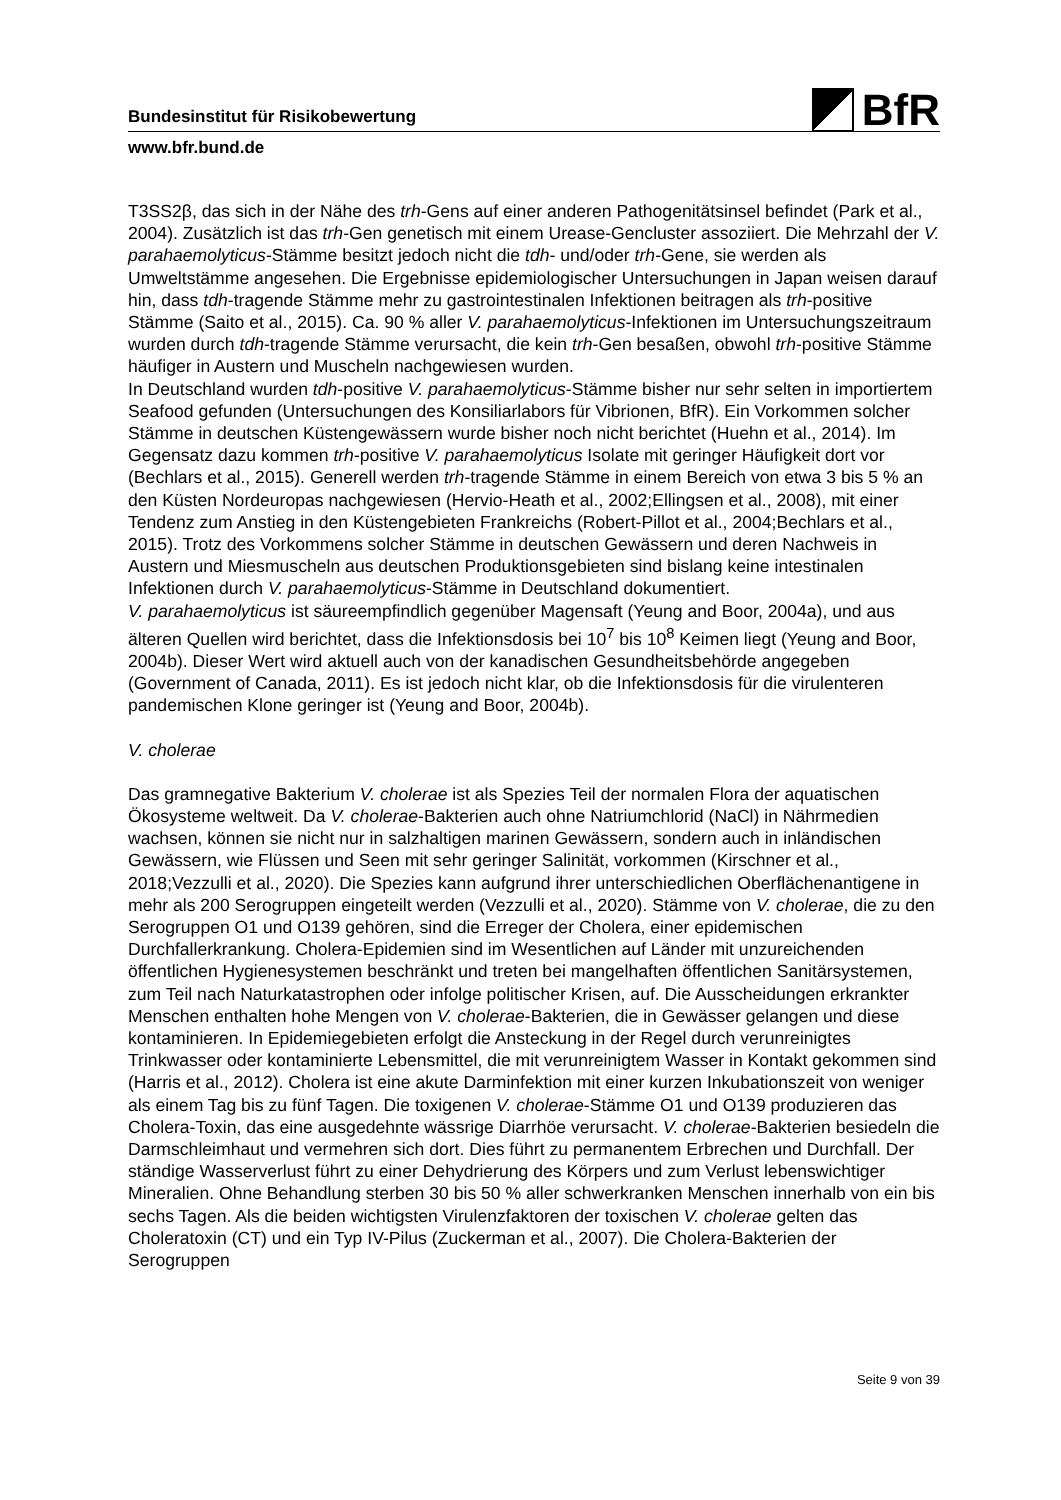BfR
Bundesinstitut für Risikobewertung
www.bfr.bund.de
T3SS2β, das sich in der Nähe des trh-Gens auf einer anderen Pathogenitätsinsel befindet (Park et al., 2004). Zusätzlich ist das trh-Gen genetisch mit einem Urease-Gencluster assoziiert. Die Mehrzahl der V. parahaemolyticus-Stämme besitzt jedoch nicht die tdh- und/oder trh-Gene, sie werden als Umweltstämme angesehen. Die Ergebnisse epidemiologischer Untersuchungen in Japan weisen darauf hin, dass tdh-tragende Stämme mehr zu gastrointestinalen Infektionen beitragen als trh-positive Stämme (Saito et al., 2015). Ca. 90 % aller V. parahaemolyticus-Infektionen im Untersuchungszeitraum wurden durch tdh-tragende Stämme verursacht, die kein trh-Gen besaßen, obwohl trh-positive Stämme häufiger in Austern und Muscheln nachgewiesen wurden.
In Deutschland wurden tdh-positive V. parahaemolyticus-Stämme bisher nur sehr selten in importiertem Seafood gefunden (Untersuchungen des Konsiliarlabors für Vibrionen, BfR). Ein Vorkommen solcher Stämme in deutschen Küstengewässern wurde bisher noch nicht berichtet (Huehn et al., 2014). Im Gegensatz dazu kommen trh-positive V. parahaemolyticus Isolate mit geringer Häufigkeit dort vor (Bechlars et al., 2015). Generell werden trh-tragende Stämme in einem Bereich von etwa 3 bis 5 % an den Küsten Nordeuropas nachgewiesen (Hervio-Heath et al., 2002;Ellingsen et al., 2008), mit einer Tendenz zum Anstieg in den Küstengebieten Frankreichs (Robert-Pillot et al., 2004;Bechlars et al., 2015). Trotz des Vorkommens solcher Stämme in deutschen Gewässern und deren Nachweis in Austern und Miesmuscheln aus deutschen Produktionsgebieten sind bislang keine intestinalen Infektionen durch V. parahaemolyticus-Stämme in Deutschland dokumentiert.
V. parahaemolyticus ist säureempfindlich gegenüber Magensaft (Yeung and Boor, 2004a), und aus älteren Quellen wird berichtet, dass die Infektionsdosis bei 10<sup>7</sup> bis 10<sup>8</sup> Keimen liegt (Yeung and Boor, 2004b). Dieser Wert wird aktuell auch von der kanadischen Gesundheitsbehörde angegeben (Government of Canada, 2011). Es ist jedoch nicht klar, ob die Infektionsdosis für die virulenteren pandemischen Klone geringer ist (Yeung and Boor, 2004b).
V. cholerae
Das gramnegative Bakterium V. cholerae ist als Spezies Teil der normalen Flora der aquatischen Ökosysteme weltweit. Da V. cholerae-Bakterien auch ohne Natriumchlorid (NaCl) in Nährmedien wachsen, können sie nicht nur in salzhaltigen marinen Gewässern, sondern auch in inländischen Gewässern, wie Flüssen und Seen mit sehr geringer Salinität, vorkommen (Kirschner et al., 2018;Vezzulli et al., 2020). Die Spezies kann aufgrund ihrer unterschiedlichen Oberflächenantigene in mehr als 200 Serogruppen eingeteilt werden (Vezzulli et al., 2020). Stämme von V. cholerae, die zu den Serogruppen O1 und O139 gehören, sind die Erreger der Cholera, einer epidemischen Durchfallerkrankung. Cholera-Epidemien sind im Wesentlichen auf Länder mit unzureichenden öffentlichen Hygienesystemen beschränkt und treten bei mangelhaften öffentlichen Sanitärsystemen, zum Teil nach Naturkatastrophen oder infolge politischer Krisen, auf. Die Ausscheidungen erkrankter Menschen enthalten hohe Mengen von V. cholerae-Bakterien, die in Gewässer gelangen und diese kontaminieren. In Epidemiegebieten erfolgt die Ansteckung in der Regel durch verunreinigtes Trinkwasser oder kontaminierte Lebensmittel, die mit verunreinigtem Wasser in Kontakt gekommen sind (Harris et al., 2012). Cholera ist eine akute Darminfektion mit einer kurzen Inkubationszeit von weniger als einem Tag bis zu fünf Tagen. Die toxigenen V. cholerae-Stämme O1 und O139 produzieren das Cholera-Toxin, das eine ausgedehnte wässrige Diarrhöe verursacht. V. cholerae-Bakterien besiedeln die Darmschleimhaut und vermehren sich dort. Dies führt zu permanentem Erbrechen und Durchfall. Der ständige Wasserverlust führt zu einer Dehydrierung des Körpers und zum Verlust lebenswichtiger Mineralien. Ohne Behandlung sterben 30 bis 50 % aller schwerkranken Menschen innerhalb von ein bis sechs Tagen. Als die beiden wichtigsten Virulenzfaktoren der toxischen V. cholerae gelten das Choleratoxin (CT) und ein Typ IV-Pilus (Zuckerman et al., 2007). Die Cholera-Bakterien der Serogruppen
Seite 9 von 39